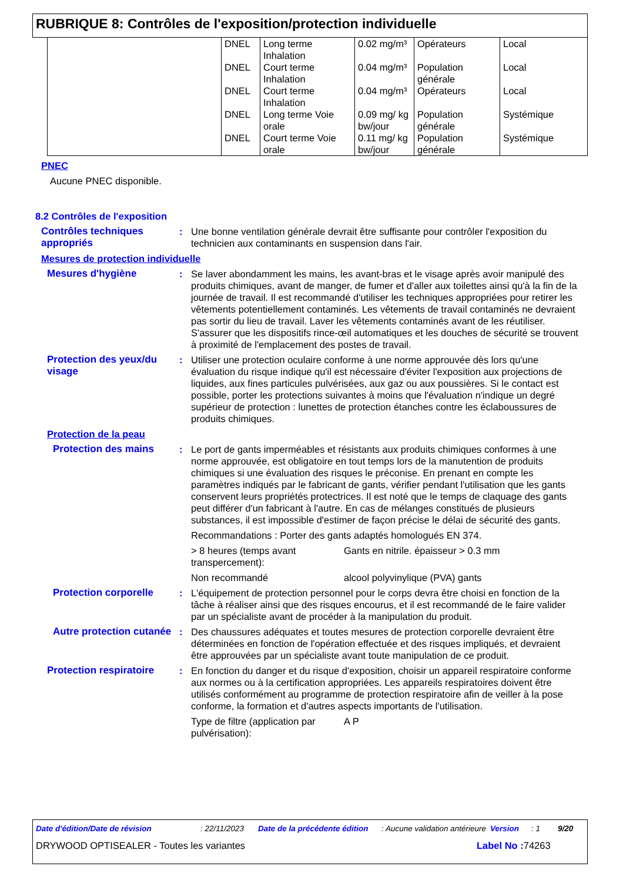RUBRIQUE 8: Contrôles de l'exposition/protection individuelle
| | DNEL | Long terme Inhalation | 0.02 mg/m³ | Opérateurs | Local |
| | DNEL | Court terme Inhalation | 0.04 mg/m³ | Population générale | Local |
| | DNEL | Court terme Inhalation | 0.04 mg/m³ | Opérateurs | Local |
| | DNEL | Long terme Voie orale | 0.09 mg/ kg bw/jour | Population générale | Systémique |
| | DNEL | Court terme Voie orale | 0.11 mg/ kg bw/jour | Population générale | Systémique |
PNEC
Aucune PNEC disponible.
8.2 Contrôles de l'exposition
Contrôles techniques appropriés
: Une bonne ventilation générale devrait être suffisante pour contrôler l'exposition du technicien aux contaminants en suspension dans l'air.
Mesures de protection individuelle
Mesures d'hygiène : Se laver abondamment les mains, les avant-bras et le visage après avoir manipulé des produits chimiques, avant de manger, de fumer et d'aller aux toilettes ainsi qu'à la fin de la journée de travail. Il est recommandé d'utiliser les techniques appropriées pour retirer les vêtements potentiellement contaminés. Les vêtements de travail contaminés ne devraient pas sortir du lieu de travail. Laver les vêtements contaminés avant de les réutiliser. S'assurer que les dispositifs rince-œil automatiques et les douches de sécurité se trouvent à proximité de l'emplacement des postes de travail.
Protection des yeux/du visage
: Utiliser une protection oculaire conforme à une norme approuvée dès lors qu'une évaluation du risque indique qu'il est nécessaire d'éviter l'exposition aux projections de liquides, aux fines particules pulvérisées, aux gaz ou aux poussières. Si le contact est possible, porter les protections suivantes à moins que l'évaluation n'indique un degré supérieur de protection : lunettes de protection étanches contre les éclaboussures de produits chimiques.
Protection de la peau
Protection des mains : Le port de gants imperméables et résistants aux produits chimiques conformes à une norme approuvée, est obligatoire en tout temps lors de la manutention de produits chimiques si une évaluation des risques le préconise. En prenant en compte les paramètres indiqués par le fabricant de gants, vérifier pendant l'utilisation que les gants conservent leurs propriétés protectrices. Il est noté que le temps de claquage des gants peut différer d'un fabricant à l'autre. En cas de mélanges constitués de plusieurs substances, il est impossible d'estimer de façon précise le délai de sécurité des gants.
Recommandations : Porter des gants adaptés homologués EN 374.
> 8 heures (temps avant transpercement):
Gants en nitrile. épaisseur > 0.3 mm
Non recommandé alcool polyvinylique (PVA) gants
Protection corporelle : L'équipement de protection personnel pour le corps devra être choisi en fonction de la tâche à réaliser ainsi que des risques encourus, et il est recommandé de le faire valider par un spécialiste avant de procéder à la manipulation du produit.
Autre protection cutanée
: Des chaussures adéquates et toutes mesures de protection corporelle devraient être déterminées en fonction de l'opération effectuée et des risques impliqués, et devraient être approuvées par un spécialiste avant toute manipulation de ce produit.
Protection respiratoire
: En fonction du danger et du risque d'exposition, choisir un appareil respiratoire conforme aux normes ou à la certification appropriées. Les appareils respiratoires doivent être utilisés conformément au programme de protection respiratoire afin de veiller à la pose conforme, la formation et d'autres aspects importants de l'utilisation.
Type de filtre (application par pulvérisation):
A P
Date d'édition/Date de révision : 22/11/2023 Date de la précédente édition
: Aucune validation antérieure
Version : 1 9/20
DRYWOOD OPTISEALER - Toutes les variantes Label No : 74263